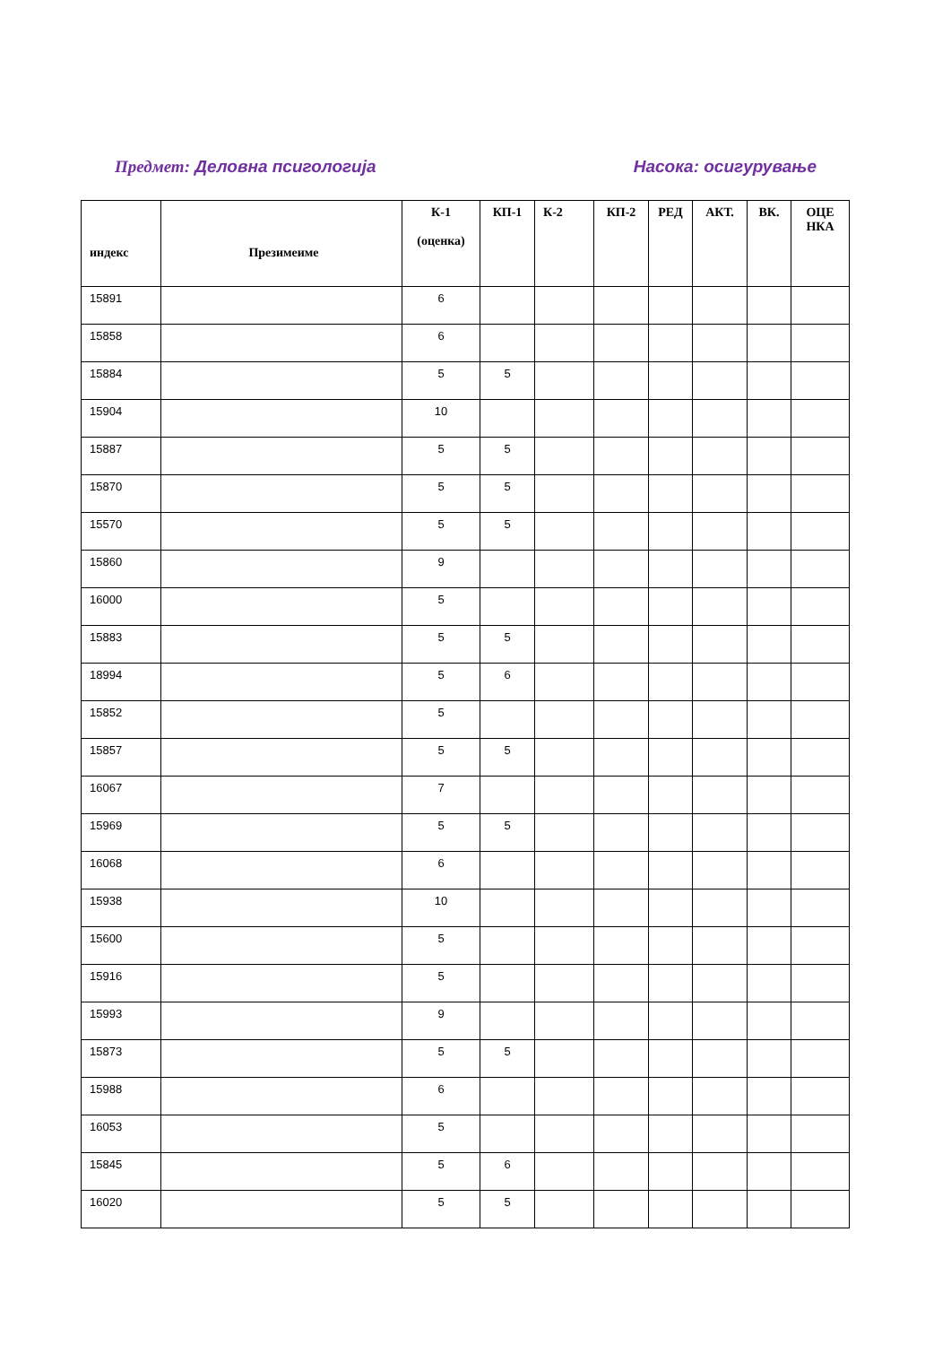Предмет: Деловна псигологија Насока: осигурување
| индекс | Презимеиме | К-1 (оценка) | КП-1 | К-2 | КП-2 | РЕД | АКТ. | ВК. | ОЦЕ НКА |
| --- | --- | --- | --- | --- | --- | --- | --- | --- | --- |
| 15891 | | 6 | | | | | | | |
| 15858 | | 6 | | | | | | | |
| 15884 | | 5 | 5 | | | | | | |
| 15904 | | 10 | | | | | | | |
| 15887 | | 5 | 5 | | | | | | |
| 15870 | | 5 | 5 | | | | | | |
| 15570 | | 5 | 5 | | | | | | |
| 15860 | | 9 | | | | | | | |
| 16000 | | 5 | | | | | | | |
| 15883 | | 5 | 5 | | | | | | |
| 18994 | | 5 | 6 | | | | | | |
| 15852 | | 5 | | | | | | | |
| 15857 | | 5 | 5 | | | | | | |
| 16067 | | 7 | | | | | | | |
| 15969 | | 5 | 5 | | | | | | |
| 16068 | | 6 | | | | | | | |
| 15938 | | 10 | | | | | | | |
| 15600 | | 5 | | | | | | | |
| 15916 | | 5 | | | | | | | |
| 15993 | | 9 | | | | | | | |
| 15873 | | 5 | 5 | | | | | | |
| 15988 | | 6 | | | | | | | |
| 16053 | | 5 | | | | | | | |
| 15845 | | 5 | 6 | | | | | | |
| 16020 | | 5 | 5 | | | | | | |